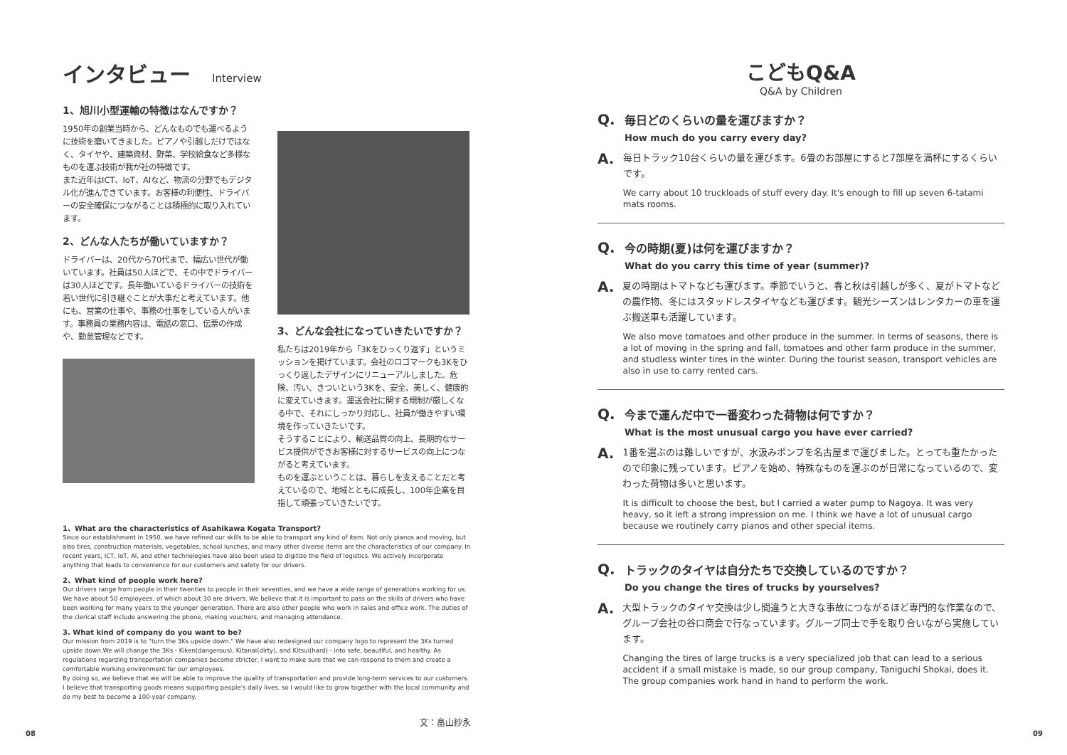インタビュー Interview
1、旭川小型運輸の特徴はなんですか？
1950年の創業当時から、どんなものでも運べるように技術を磨いてきました。ピアノや引越しだけではなく、タイヤや、建築資材、野菜、学校給食など多様なものを運ぶ技術が我が社の特徴です。
また近年はICT、IoT、AIなど、物流の分野でもデジタル化が進んできています。お客様の利便性、ドライバーの安全確保につながることは積極的に取り入れています。
2、どんな人たちが働いていますか？
ドライバーは、20代から70代まで、幅広い世代が働いています。社員は50人ほどで、その中でドライバーは30人ほどです。長年働いているドライバーの技術を若い世代に引き継ぐことが大事だと考えています。他にも、営業の仕事や、事務の仕事をしている人がいます。事務員の業務内容は、電話の窓口、伝票の作成や、勤怠管理などです。
3、どんな会社になっていきたいですか？
私たちは2019年から「3Kをひっくり返す」というミッションを掲げています。会社のロゴマークも3Kをひっくり返したデザインにリニューアルしました。危険、汚い、きついという3Kを、安全、美しく、健康的に変えていきます。運送会社に関する規制が厳しくなる中で、それにしっかり対応し、社員が働きやすい環境を作っていきたいです。
そうすることにより、輸送品質の向上、長期的なサービス提供ができお客様に対するサービスの向上につながると考えています。
ものを運ぶということは、暮らしを支えることだと考えているので、地域とともに成長し、100年企業を目指して頑張っていきたいです。
1、What are the characteristics of Asahikawa Kogata Transport?
Since our establishment in 1950, we have refined our skills to be able to transport any kind of item. Not only pianos and moving, but also tires, construction materials, vegetables, school lunches, and many other diverse items are the characteristics of our company. In recent years, ICT, IoT, AI, and other technologies have also been used to digitize the field of logistics. We actively incorporate anything that leads to convenience for our customers and safety for our drivers.
2、What kind of people work here?
Our drivers range from people in their twenties to people in their seventies, and we have a wide range of generations working for us. We have about 50 employees, of which about 30 are drivers. We believe that it is important to pass on the skills of drivers who have been working for many years to the younger generation. There are also other people who work in sales and office work. The duties of the clerical staff include answering the phone, making vouchers, and managing attendance.
3. What kind of company do you want to be?
Our mission from 2019 is to "turn the 3Ks upside down." We have also redesigned our company logo to represent the 3Ks turned upside down.We will change the 3Ks - Kiken(dangerous), Kitanai(dirty), and Kitsui(hard) - into safe, beautiful, and healthy. As regulations regarding transportation companies become stricter, I want to make sure that we can respond to them and create a comfortable working environment for our employees.
By doing so, we believe that we will be able to improve the quality of transportation and provide long-term services to our customers.
I believe that transporting goods means supporting people's daily lives, so I would like to grow together with the local community and do my best to become a 100-year company.
文：畠山紗永
08
こどもQ&A
Q&A by Children
Q.
毎日どのくらいの量を運びますか？
How much do you carry every day?
A.
毎日トラック10台くらいの量を運びます。6畳のお部屋にすると7部屋を満杯にするくらいです。
We carry about 10 truckloads of stuff every day. It's enough to fill up seven 6-tatami mats rooms.
Q.
今の時期(夏)は何を運びますか？
What do you carry this time of year (summer)?
A.
夏の時期はトマトなども運びます。季節でいうと、春と秋は引越しが多く、夏がトマトなどの農作物、冬にはスタッドレスタイヤなども運びます。観光シーズンはレンタカーの車を運ぶ搬送車も活躍しています。
We also move tomatoes and other produce in the summer. In terms of seasons, there is a lot of moving in the spring and fall, tomatoes and other farm produce in the summer, and studless winter tires in the winter. During the tourist season, transport vehicles are also in use to carry rented cars.
Q.
今まで運んだ中で一番変わった荷物は何ですか？
What is the most unusual cargo you have ever carried?
A.
1番を選ぶのは難しいですが、水汲みポンプを名古屋まで運びました。とっても重たかったので印象に残っています。ピアノを始め、特殊なものを運ぶのが日常になっているので、変わった荷物は多いと思います。
It is difficult to choose the best, but I carried a water pump to Nagoya. It was very heavy, so it left a strong impression on me. I think we have a lot of unusual cargo because we routinely carry pianos and other special items.
Q.
トラックのタイヤは自分たちで交換しているのですか？
Do you change the tires of trucks by yourselves?
A.
大型トラックのタイヤ交換は少し間違うと大きな事故につながるほど専門的な作業なので、グループ会社の谷口商会で行なっています。グループ同士で手を取り合いながら実施しています。
Changing the tires of large trucks is a very specialized job that can lead to a serious accident if a small mistake is made, so our group company, Taniguchi Shokai, does it. The group companies work hand in hand to perform the work.
09